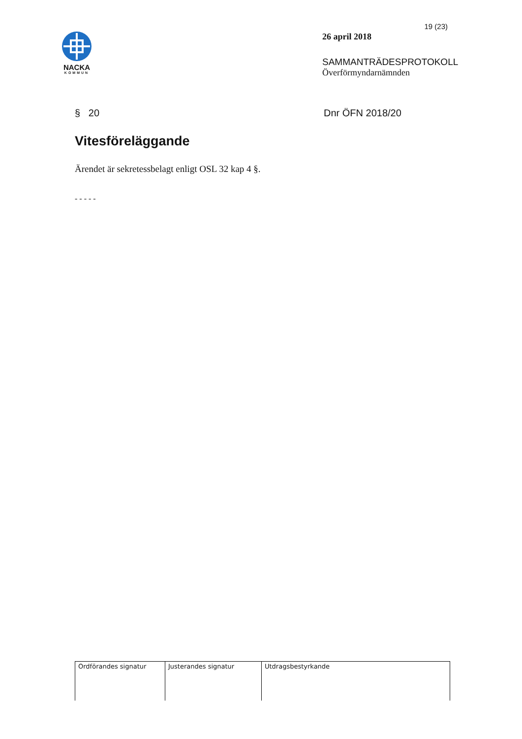NACKA
KOMMUN
19 (23)
26 april 2018
SAMMANTRÄDESPROTOKOLL
Överförmyndarnämnden
§ 20 Dnr ÖFN 2018/20
Vitesföreläggande
Ärendet är sekretessbelagt enligt OSL 32 kap 4 §.
- - - - -
| Ordförandes signatur | Justerandes signatur | Utdragsbestyrkande |